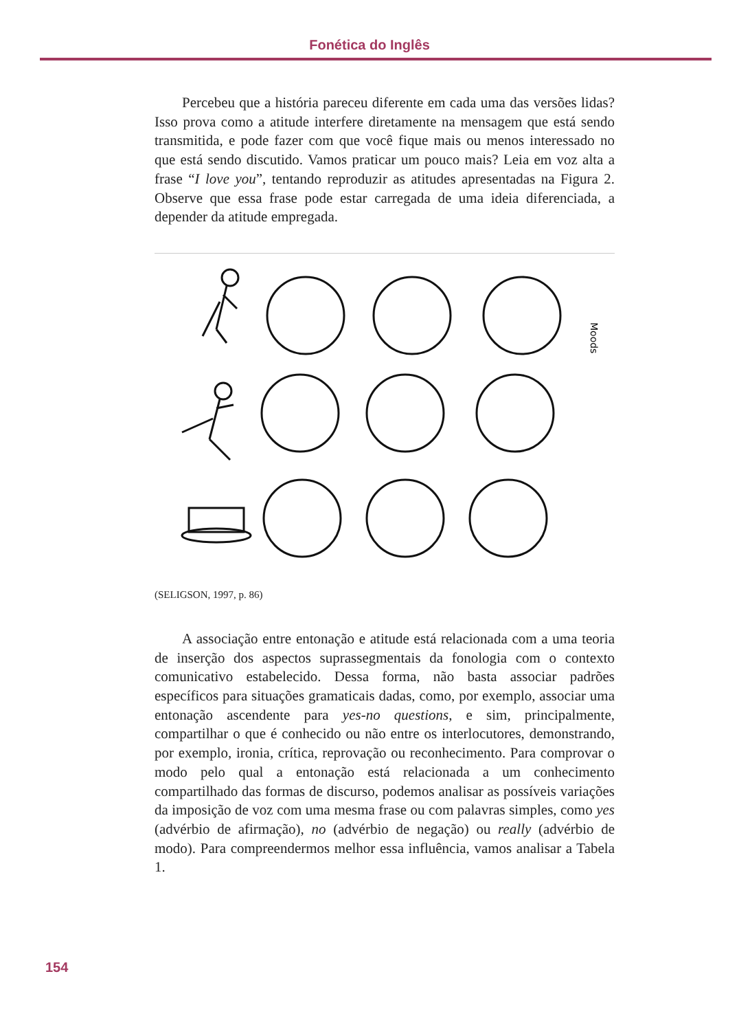Fonética do Inglês
Percebeu que a história pareceu diferente em cada uma das versões lidas? Isso prova como a atitude interfere diretamente na mensagem que está sendo transmitida, e pode fazer com que você fique mais ou menos interessado no que está sendo discutido. Vamos praticar um pouco mais? Leia em voz alta a frase “I love you”, tentando reproduzir as atitudes apresentadas na Figura 2. Observe que essa frase pode estar carregada de uma ideia diferenciada, a depender da atitude empregada.
Moods
(SELIGSON, 1997, p. 86)
A associação entre entonação e atitude está relacionada com a uma teoria de inserção dos aspectos suprassegmentais da fonologia com o contexto comunicativo estabelecido. Dessa forma, não basta associar padrões específicos para situações gramaticais dadas, como, por exemplo, associar uma entonação ascendente para yes-no questions, e sim, principalmente, compartilhar o que é conhecido ou não entre os interlocutores, demonstrando, por exemplo, ironia, crítica, reprovação ou reconhecimento. Para comprovar o modo pelo qual a entonação está relacionada a um conhecimento compartilhado das formas de discurso, podemos analisar as possíveis variações da imposição de voz com uma mesma frase ou com palavras simples, como yes (advérbio de afirmação), no (advérbio de negação) ou really (advérbio de modo). Para compreendermos melhor essa influência, vamos analisar a Tabela 1.
154